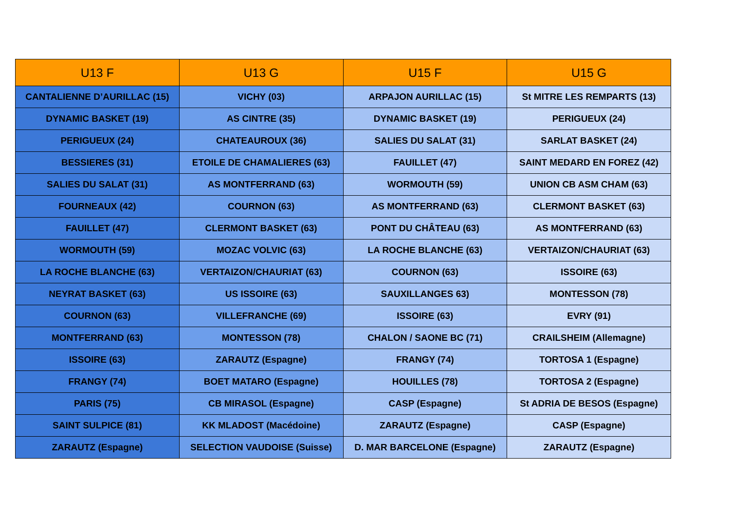| U13 F | U13 G | U15 F | U15 G |
| --- | --- | --- | --- |
| CANTALIENNE D’AURILLAC (15) | VICHY (03) | ARPAJON AURILLAC (15) | St MITRE LES REMPARTS (13) |
| DYNAMIC BASKET (19) | AS CINTRE (35) | DYNAMIC BASKET (19) | PERIGUEUX (24) |
| PERIGUEUX (24) | CHATEAUROUX (36) | SALIES DU SALAT (31) | SARLAT BASKET (24) |
| BESSIERES (31) | ETOILE DE CHAMALIERES (63) | FAUILLET (47) | SAINT MEDARD EN FOREZ (42) |
| SALIES DU SALAT (31) | AS MONTFERRAND (63) | WORMOUTH (59) | UNION CB ASM CHAM (63) |
| FOURNEAUX (42) | COURNON (63) | AS MONTFERRAND (63) | CLERMONT BASKET (63) |
| FAUILLET (47) | CLERMONT BASKET (63) | PONT DU CHÂTEAU (63) | AS MONTFERRAND (63) |
| WORMOUTH (59) | MOZAC VOLVIC (63) | LA ROCHE BLANCHE (63) | VERTAIZON/CHAURIAT (63) |
| LA ROCHE BLANCHE (63) | VERTAIZON/CHAURIAT (63) | COURNON (63) | ISSOIRE (63) |
| NEYRAT BASKET (63) | US ISSOIRE (63) | SAUXILLANGES 63) | MONTESSON (78) |
| COURNON (63) | VILLEFRANCHE (69) | ISSOIRE (63) | EVRY (91) |
| MONTFERRAND (63) | MONTESSON (78) | CHALON / SAONE BC (71) | CRAILSHEIM (Allemagne) |
| ISSOIRE (63) | ZARAUTZ (Espagne) | FRANGY (74) | TORTOSA 1 (Espagne) |
| FRANGY (74) | BOET MATARO (Espagne) | HOUILLES (78) | TORTOSA 2 (Espagne) |
| PARIS (75) | CB MIRASOL (Espagne) | CASP (Espagne) | St ADRIA DE BESOS (Espagne) |
| SAINT SULPICE (81) | KK MLADOST (Macédoine) | ZARAUTZ (Espagne) | CASP (Espagne) |
| ZARAUTZ (Espagne) | SELECTION VAUDOISE (Suisse) | D. MAR BARCELONE (Espagne) | ZARAUTZ (Espagne) |